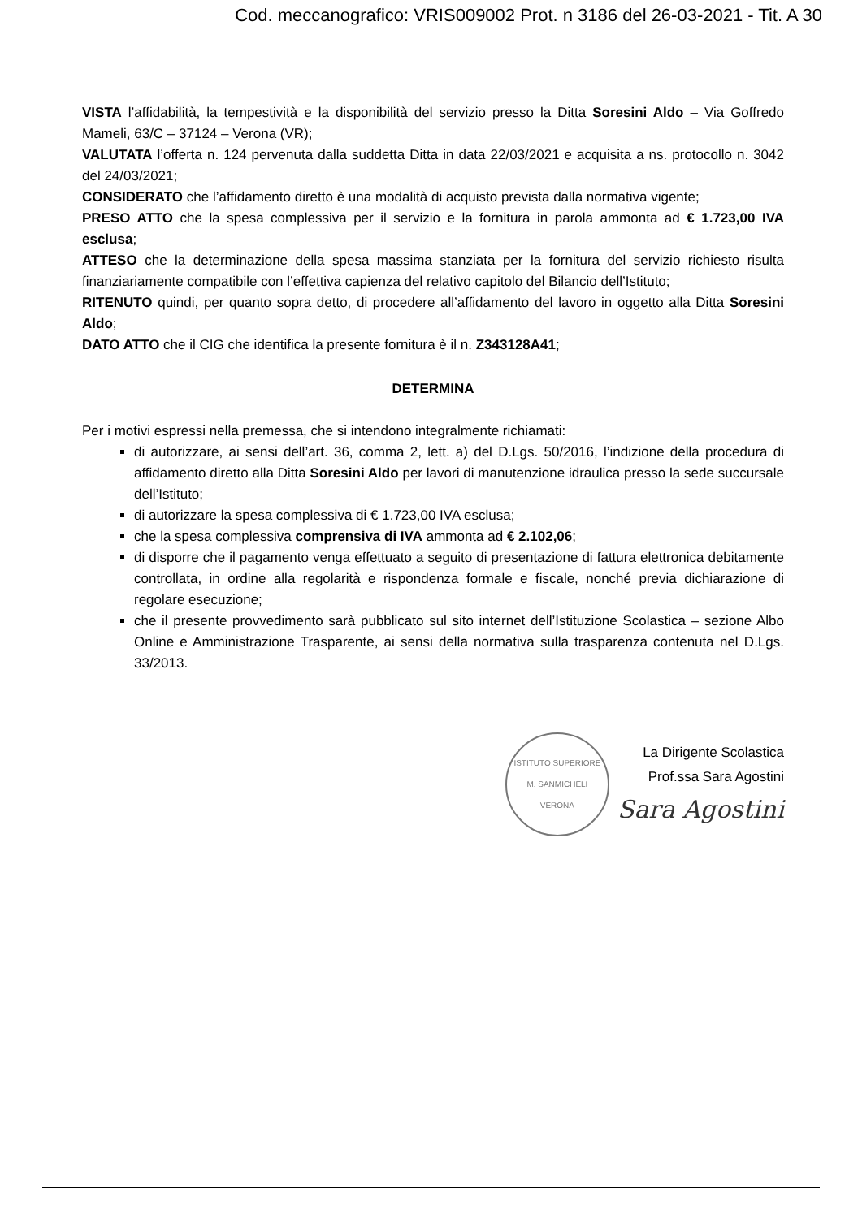Cod. meccanografico: VRIS009002 Prot. n 3186 del 26-03-2021 - Tit. A 30
VISTA l’affidabilità, la tempestività e la disponibilità del servizio presso la Ditta Soresini Aldo – Via Goffredo Mameli, 63/C – 37124 – Verona (VR);
VALUTATA l’offerta n. 124 pervenuta dalla suddetta Ditta in data 22/03/2021 e acquisita a ns. protocollo n. 3042 del 24/03/2021;
CONSIDERATO che l’affidamento diretto è una modalità di acquisto prevista dalla normativa vigente;
PRESO ATTO che la spesa complessiva per il servizio e la fornitura in parola ammonta ad € 1.723,00 IVA esclusa;
ATTESO che la determinazione della spesa massima stanziata per la fornitura del servizio richiesto risulta finanziariamente compatibile con l’effettiva capienza del relativo capitolo del Bilancio dell’Istituto;
RITENUTO quindi, per quanto sopra detto, di procedere all’affidamento del lavoro in oggetto alla Ditta Soresini Aldo;
DATO ATTO che il CIG che identifica la presente fornitura è il n. Z343128A41;
DETERMINA
Per i motivi espressi nella premessa, che si intendono integralmente richiamati:
di autorizzare, ai sensi dell’art. 36, comma 2, lett. a) del D.Lgs. 50/2016, l’indizione della procedura di affidamento diretto alla Ditta Soresini Aldo per lavori di manutenzione idraulica presso la sede succursale dell’Istituto;
di autorizzare la spesa complessiva di € 1.723,00 IVA esclusa;
che la spesa complessiva comprensiva di IVA ammonta ad € 2.102,06;
di disporre che il pagamento venga effettuato a seguito di presentazione di fattura elettronica debitamente controllata, in ordine alla regolarità e rispondenza formale e fiscale, nonché previa dichiarazione di regolare esecuzione;
che il presente provvedimento sarà pubblicato sul sito internet dell’Istituzione Scolastica – sezione Albo Online e Amministrazione Trasparente, ai sensi della normativa sulla trasparenza contenuta nel D.Lgs. 33/2013.
ISTITUTO SUPERIORE
M. SANMICHELI
VERONA
La Dirigente Scolastica
Prof.ssa Sara Agostini
Sara Agostini